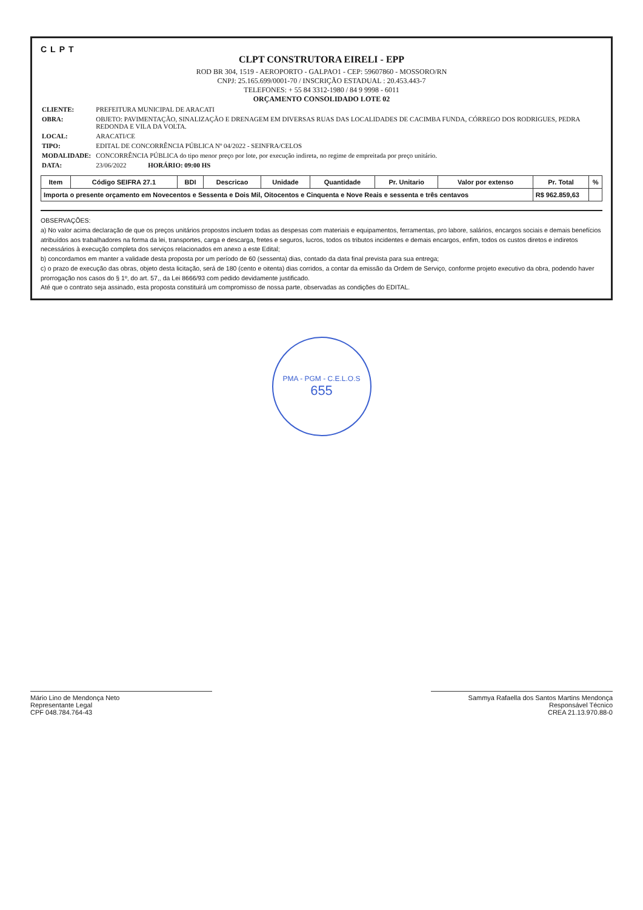CLPT
CLPT CONSTRUTORA EIRELI - EPP
ROD BR 304, 1519 - AEROPORTO - GALPAO1 - CEP: 59607860 - MOSSORO/RN
CNPJ: 25.165.699/0001-70 / INSCRIÇÃO ESTADUAL : 20.453.443-7
TELEFONES: + 55 84 3312-1980 / 84 9 9998 - 6011
ORÇAMENTO CONSOLIDADO LOTE 02
| CLIENTE: | PREFEITURA MUNICIPAL DE ARACATI |
| OBRA: | OBJETO: PAVIMENTAÇÃO, SINALIZAÇÃO E DRENAGEM EM DIVERSAS RUAS DAS LOCALIDADES DE CACIMBA FUNDA, CÓRREGO DOS RODRIGUES, PEDRA REDONDA E VILA DA VOLTA. |
| LOCAL: | ARACATI/CE |
| TIPO: | EDITAL DE CONCORRÊNCIA PÚBLICA Nº 04/2022 - SEINFRA/CELOS |
| MODALIDADE: | CONCORRÊNCIA PÚBLICA do tipo menor preço por lote, por execução indireta, no regime de empreitada por preço unitário. |
| DATA: | 23/06/2022 HORÁRIO: 09:00 HS |
| Item | Código SEIFRA 27.1 | BDI | Descricao | Unidade | Quantidade | Pr. Unitario | Valor por extenso | Pr. Total | % |
| --- | --- | --- | --- | --- | --- | --- | --- | --- | --- |
| Importa o presente orçamento em Novecentos e Sessenta e Dois Mil, Oitocentos e Cinquenta e Nove Reais e sessenta e três centavos | | | | | | | | R$ 962.859,63 | |
OBSERVAÇÕES:
a) No valor acima declaração de que os preços unitários propostos incluem todas as despesas com materiais e equipamentos, ferramentas, pro labore, salários, encargos sociais e demais benefícios atribuídos aos trabalhadores na forma da lei, transportes, carga e descarga, fretes e seguros, lucros, todos os tributos incidentes e demais encargos, enfim, todos os custos diretos e indiretos necessários à execução completa dos serviços relacionados em anexo a este Edital;
b) concordamos em manter a validade desta proposta por um período de 60 (sessenta) dias, contado da data final prevista para sua entrega;
c) o prazo de execução das obras, objeto desta licitação, será de 180 (cento e oitenta) dias corridos, a contar da emissão da Ordem de Serviço, conforme projeto executivo da obra, podendo haver prorrogação nos casos do § 1º, do art. 57,, da Lei 8666/93 com pedido devidamente justificado.
Até que o contrato seja assinado, esta proposta constituirá um compromisso de nossa parte, observadas as condições do EDITAL.
PMA - PGM - C.E.L.O.S
655
Mário Lino de Mendonça Neto
Representante Legal
CPF 048.784.764-43
Sammya Rafaella dos Santos Martins Mendonça
Responsável Técnico
CREA 21.13.970.88-0